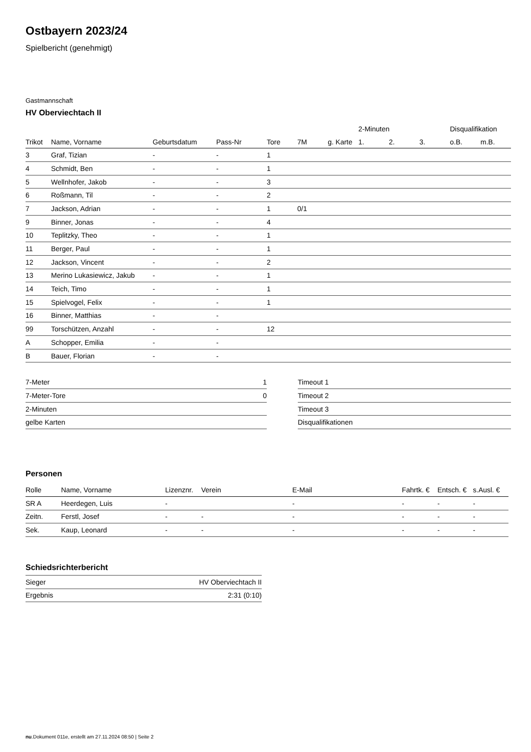Ostbayern 2023/24
Spielbericht (genehmigt)
Gastmannschaft
HV Oberviechtach II
| | | | | | | | 2-Minuten | | | Disqualifikation | |
| --- | --- | --- | --- | --- | --- | --- | --- | --- | --- | --- | --- |
| Trikot | Name, Vorname | Geburtsdatum | Pass-Nr | Tore | 7M | g. Karte | 1. | 2. | 3. | o.B. | m.B. |
| 3 | Graf, Tizian | - | - | 1 | | | | | | | |
| 4 | Schmidt, Ben | - | - | 1 | | | | | | | |
| 5 | Wellnhofer, Jakob | - | - | 3 | | | | | | | |
| 6 | Roßmann, Til | - | - | 2 | | | | | | | |
| 7 | Jackson, Adrian | - | - | 1 | 0/1 | | | | | | |
| 9 | Binner, Jonas | - | - | 4 | | | | | | | |
| 10 | Teplitzky, Theo | - | - | 1 | | | | | | | |
| 11 | Berger, Paul | - | - | 1 | | | | | | | |
| 12 | Jackson, Vincent | - | - | 2 | | | | | | | |
| 13 | Merino Lukasiewicz, Jakub | - | - | 1 | | | | | | | |
| 14 | Teich, Timo | - | - | 1 | | | | | | | |
| 15 | Spielvogel, Felix | - | - | 1 | | | | | | | |
| 16 | Binner, Matthias | - | - | | | | | | | | |
| 99 | Torschützen, Anzahl | - | - | 12 | | | | | | | |
| A | Schopper, Emilia | - | - | | | | | | | | |
| B | Bauer, Florian | - | - | | | | | | | | |
| 7-Meter | 1 |
| 7-Meter-Tore | 0 |
| 2-Minuten | |
| gelbe Karten | |
| Timeout 1 |
| Timeout 2 |
| Timeout 3 |
| Disqualifikationen |
Personen
| Rolle | Name, Vorname | Lizenznr. | Verein | E-Mail | Fahrtk. € | Entsch. € | s.Ausl. € |
| --- | --- | --- | --- | --- | --- | --- | --- |
| SR A | Heerdegen, Luis | - | | - | - | - | - |
| Zeitn. | Ferstl, Josef | - | - | - | - | - | - |
| Sek. | Kaup, Leonard | - | - | - | - | - | - |
Schiedsrichterbericht
| Sieger | HV Oberviechtach II |
| Ergebnis | 2:31 (0:10) |
nu.Dokument 011e, erstellt am 27.11.2024 08:50 | Seite 2